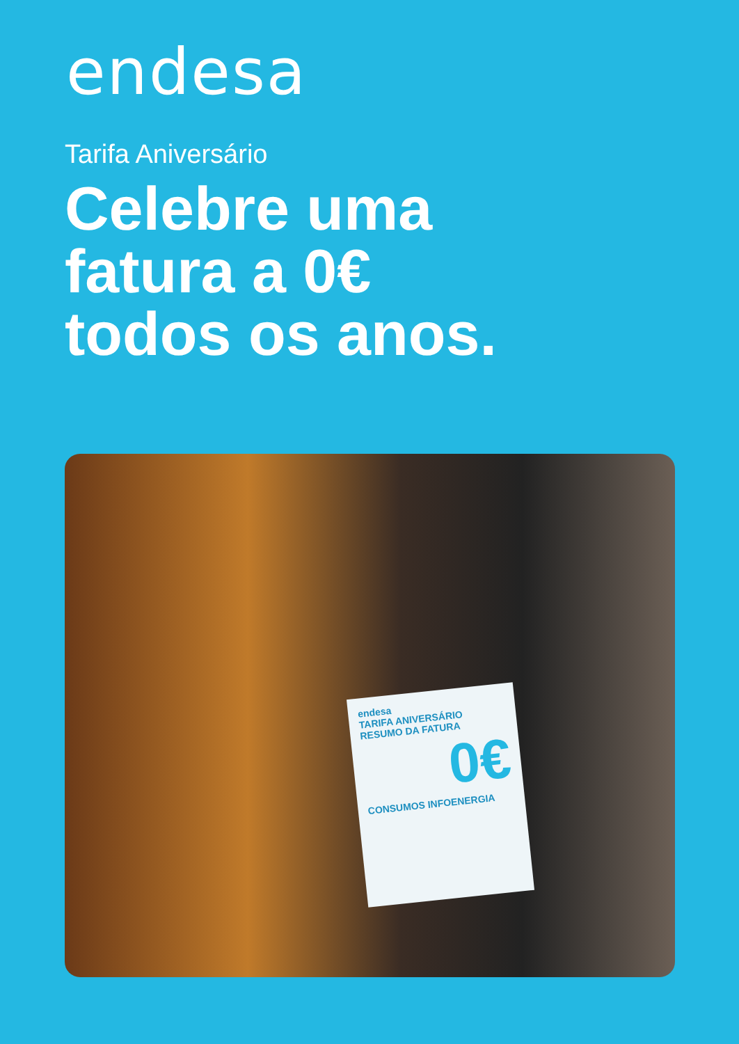endesa
Tarifa Aniversário
Celebre uma
fatura a 0€
todos os anos.
endesa
TARIFA ANIVERSÁRIO
RESUMO DA FATURA
0€
CONSUMOS INFOENERGIA